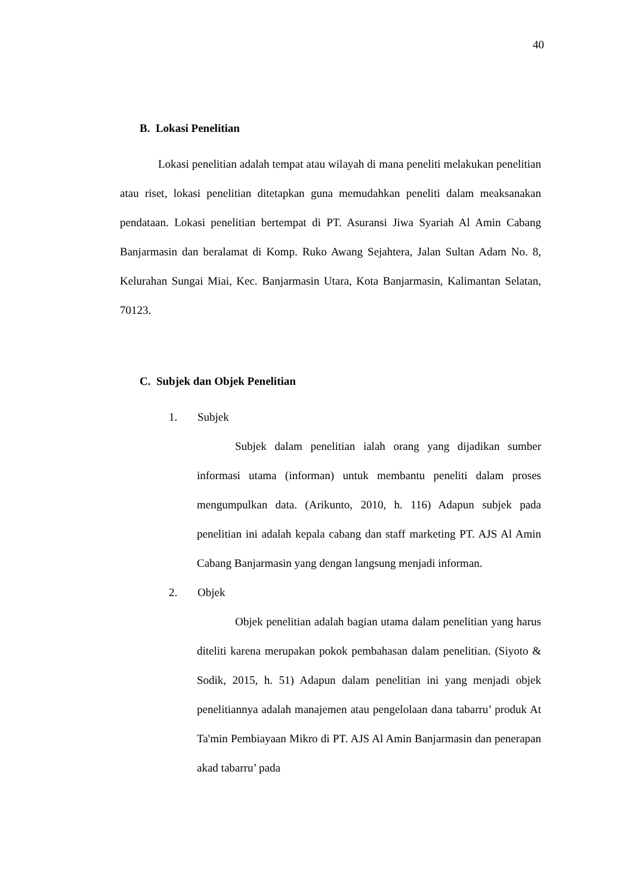40
B. Lokasi Penelitian
Lokasi penelitian adalah tempat atau wilayah di mana peneliti melakukan penelitian atau riset, lokasi penelitian ditetapkan guna memudahkan peneliti dalam meaksanakan pendataan. Lokasi penelitian bertempat di PT. Asuransi Jiwa Syariah Al Amin Cabang Banjarmasin dan beralamat di Komp. Ruko Awang Sejahtera, Jalan Sultan Adam No. 8, Kelurahan Sungai Miai, Kec. Banjarmasin Utara, Kota Banjarmasin, Kalimantan Selatan, 70123.
C. Subjek dan Objek Penelitian
1. Subjek
Subjek dalam penelitian ialah orang yang dijadikan sumber informasi utama (informan) untuk membantu peneliti dalam proses mengumpulkan data. (Arikunto, 2010, h. 116) Adapun subjek pada penelitian ini adalah kepala cabang dan staff marketing PT. AJS Al Amin Cabang Banjarmasin yang dengan langsung menjadi informan.
2. Objek
Objek penelitian adalah bagian utama dalam penelitian yang harus diteliti karena merupakan pokok pembahasan dalam penelitian. (Siyoto & Sodik, 2015, h. 51) Adapun dalam penelitian ini yang menjadi objek penelitiannya adalah manajemen atau pengelolaan dana tabarru’ produk At Ta'min Pembiayaan Mikro di PT. AJS Al Amin Banjarmasin dan penerapan akad tabarru’ pada